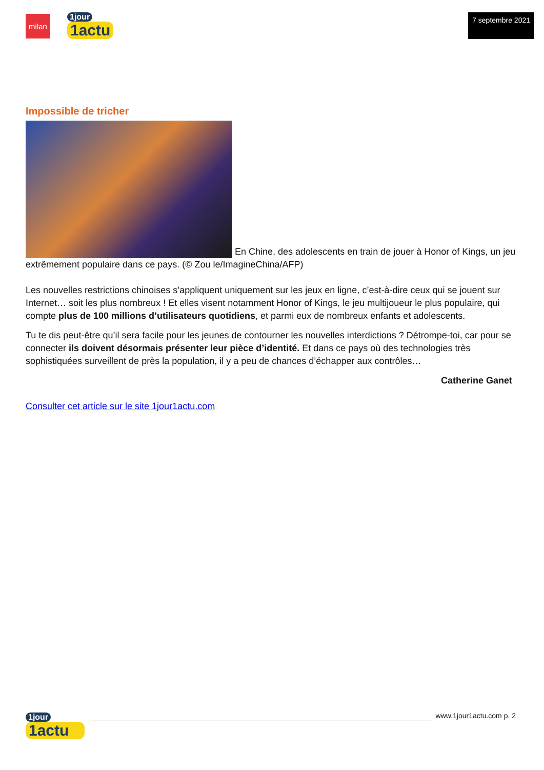milan
1jour
1actu
7 septembre 2021
Impossible de tricher
En Chine, des adolescents en train de jouer à Honor of Kings, un jeu extrêmement populaire dans ce pays. (© Zou le/ImagineChina/AFP)
Les nouvelles restrictions chinoises s’appliquent uniquement sur les jeux en ligne, c’est-à-dire ceux qui se jouent sur Internet… soit les plus nombreux ! Et elles visent notamment Honor of Kings, le jeu multijoueur le plus populaire, qui compte plus de 100 millions d’utilisateurs quotidiens, et parmi eux de nombreux enfants et adolescents.
Tu te dis peut-être qu’il sera facile pour les jeunes de contourner les nouvelles interdictions ? Détrompe-toi, car pour se connecter ils doivent désormais présenter leur pièce d’identité. Et dans ce pays où des technologies très sophistiquées surveillent de près la population, il y a peu de chances d’échapper aux contrôles…
Catherine Ganet
Consulter cet article sur le site 1jour1actu.com
1jour
1actu
www.1jour1actu.com p. 2